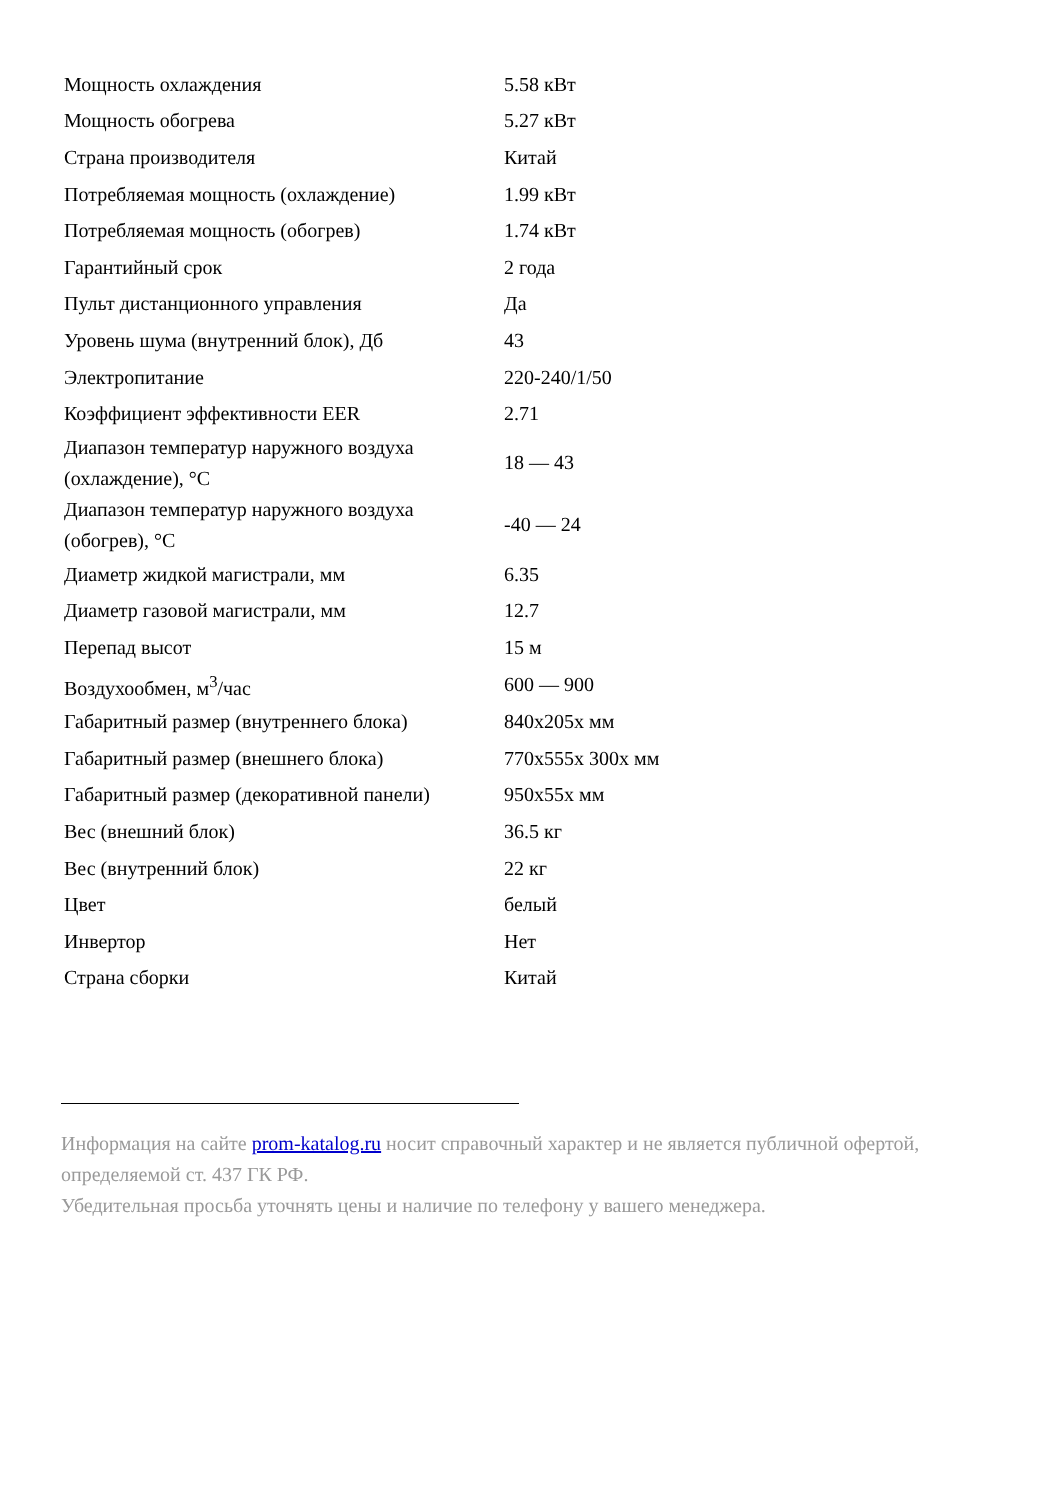| Мощность охлаждения | 5.58 кВт |
| Мощность обогрева | 5.27 кВт |
| Страна производителя | Китай |
| Потребляемая мощность (охлаждение) | 1.99 кВт |
| Потребляемая мощность (обогрев) | 1.74 кВт |
| Гарантийный срок | 2 года |
| Пульт дистанционного управления | Да |
| Уровень шума (внутренний блок), Дб | 43 |
| Электропитание | 220-240/1/50 |
| Коэффициент эффективности EER | 2.71 |
| Диапазон температур наружного воздуха (охлаждение), °C | 18 — 43 |
| Диапазон температур наружного воздуха (обогрев), °C | -40 — 24 |
| Диаметр жидкой магистрали, мм | 6.35 |
| Диаметр газовой магистрали, мм | 12.7 |
| Перепад высот | 15 м |
| Воздухообмен, м<sup>3</sup>/час | 600 — 900 |
| Габаритный размер (внутреннего блока) | 840x205x мм |
| Габаритный размер (внешнего блока) | 770x555x 300x мм |
| Габаритный размер (декоративной панели) | 950x55x мм |
| Вес (внешний блок) | 36.5 кг |
| Вес (внутренний блок) | 22 кг |
| Цвет | белый |
| Инвертор | Нет |
| Страна сборки | Китай |
Информация на сайте prom-katalog.ru носит справочный характер и не является публичной офертой, определяемой ст. 437 ГК РФ.
Убедительная просьба уточнять цены и наличие по телефону у вашего менеджера.